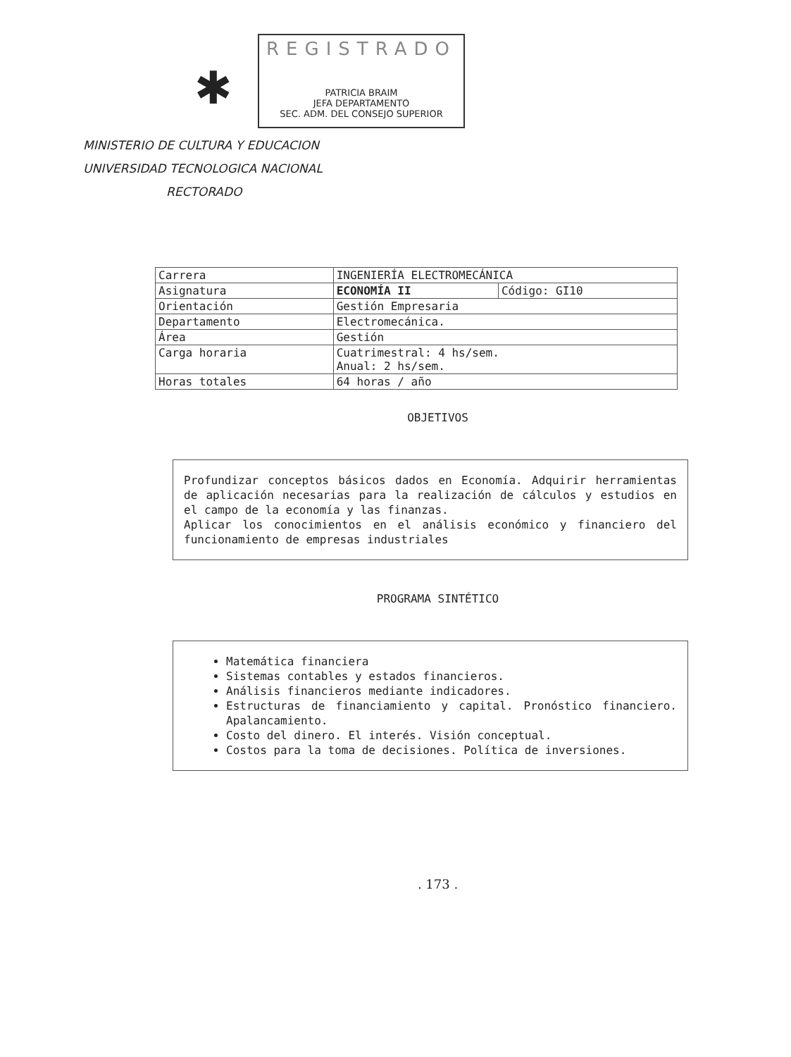✱
REGISTRADO
PATRICIA BRAIM
JEFA DEPARTAMENTO
SEC. ADM. DEL CONSEJO SUPERIOR
MINISTERIO DE CULTURA Y EDUCACION
UNIVERSIDAD TECNOLOGICA NACIONAL
RECTORADO
| Carrera | INGENIERÍA ELECTROMECÁNICA | |
| Asignatura | ECONOMÍA II | Código: GI10 |
| Orientación | Gestión Empresaria | |
| Departamento | Electromecánica. | |
| Área | Gestión | |
| Carga horaria | Cuatrimestral: 4 hs/sem. Anual: 2 hs/sem. | |
| Horas totales | 64 horas / año | |
OBJETIVOS
Profundizar conceptos básicos dados en Economía. Adquirir herramientas de aplicación necesarias para la realización de cálculos y estudios en el campo de la economía y las finanzas.
Aplicar los conocimientos en el análisis económico y financiero del funcionamiento de empresas industriales
PROGRAMA SINTÉTICO
Matemática financiera
Sistemas contables y estados financieros.
Análisis financieros mediante indicadores.
Estructuras de financiamiento y capital. Pronóstico financiero. Apalancamiento.
Costo del dinero. El interés. Visión conceptual.
Costos para la toma de decisiones. Política de inversiones.
. 173 .